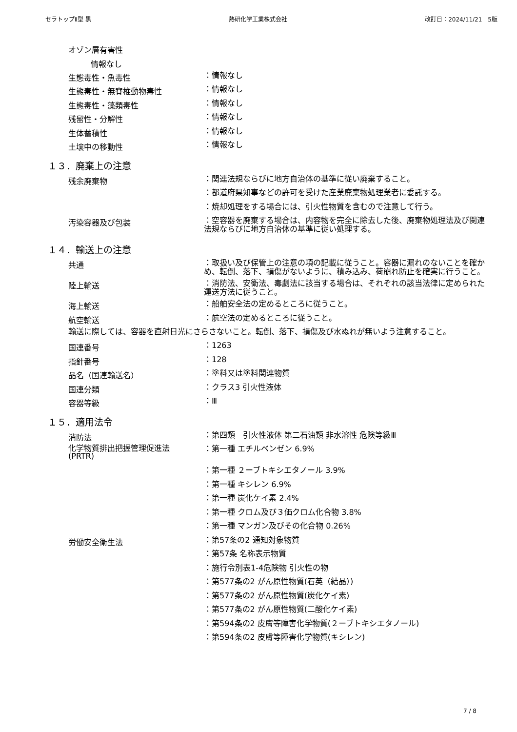セラトップⅡ型 黒 熱研化学工業株式会社 改訂日：2024/11/21　5版
オゾン層有害性
情報なし
生態毒性・魚毒性
：情報なし
生態毒性・無脊椎動物毒性
：情報なし
生態毒性・藻類毒性
：情報なし
残留性・分解性
：情報なし
生体蓄積性
：情報なし
土壌中の移動性
：情報なし
１３．廃棄上の注意
残余廃棄物
：関連法規ならびに地方自治体の基準に従い廃棄すること。
：都道府県知事などの許可を受けた産業廃棄物処理業者に委託する。
：焼却処理をする場合には、引火性物質を含むので注意して行う。
汚染容器及び包装
：空容器を廃棄する場合は、内容物を完全に除去した後、廃棄物処理法及び関連法規ならびに地方自治体の基準に従い処理する。
１４．輸送上の注意
共通
：取扱い及び保管上の注意の項の記載に従うこと。容器に漏れのないことを確かめ、転倒、落下、損傷がないように、積み込み、荷崩れ防止を確実に行うこと。
陸上輸送
：消防法、安衛法、毒劇法に該当する場合は、それぞれの該当法律に定められた運送方法に従うこと。
海上輸送
：船舶安全法の定めるところに従うこと。
航空輸送
：航空法の定めるところに従うこと。
輸送に際しては、容器を直射日光にさらさないこと。転倒、落下、損傷及び水ぬれが無いよう注意すること。
国連番号
：1263
指針番号
：128
品名（国連輸送名）
：塗料又は塗料関連物質
国連分類
：クラス3 引火性液体
容器等級
：Ⅲ
１５．適用法令
消防法
：第四類　引火性液体 第二石油類 非水溶性 危険等級Ⅲ
化学物質排出把握管理促進法
(PRTR)
：第一種 エチルベンゼン 6.9%
：第一種 ２ーブトキシエタノール 3.9%
：第一種 キシレン 6.9%
：第一種 炭化ケイ素 2.4%
：第一種 クロム及び３価クロム化合物 3.8%
：第一種 マンガン及びその化合物 0.26%
労働安全衛生法
：第57条の2 通知対象物質
：第57条 名称表示物質
：施行令別表1-4危険物 引火性の物
：第577条の2 がん原性物質(石英（結晶）)
：第577条の2 がん原性物質(炭化ケイ素)
：第577条の2 がん原性物質(二酸化ケイ素)
：第594条の2 皮膚等障害化学物質(２ーブトキシエタノール)
：第594条の2 皮膚等障害化学物質(キシレン)
7 / 8